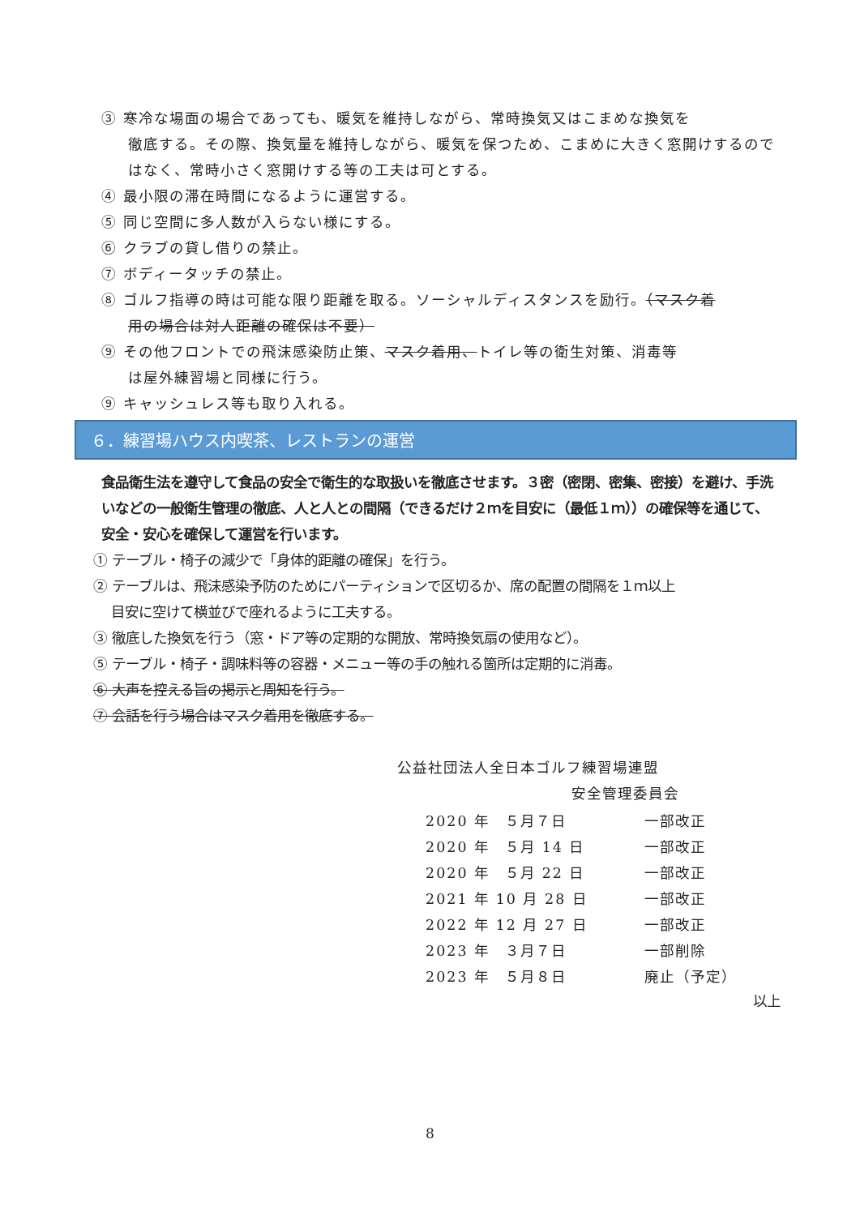③ 寒冷な場面の場合であっても、暖気を維持しながら、常時換気又はこまめな換気を
徹底する。その際、換気量を維持しながら、暖気を保つため、こまめに大きく窓開けするのではなく、常時小さく窓開けする等の工夫は可とする。
④ 最小限の滞在時間になるように運営する。
⑤ 同じ空間に多人数が入らない様にする。
⑥ クラブの貸し借りの禁止。
⑦ ボディータッチの禁止。
⑧ ゴルフ指導の時は可能な限り距離を取る。ソーシャルディスタンスを励行。（マスク着
用の場合は対人距離の確保は不要）
⑨ その他フロントでの飛沫感染防止策、マスク着用、トイレ等の衛生対策、消毒等
は屋外練習場と同様に行う。
⑨ キャッシュレス等も取り入れる。
６．練習場ハウス内喫茶、レストランの運営
食品衛生法を遵守して食品の安全で衛生的な取扱いを徹底させます。３密（密閉、密集、密接）を避け、手洗いなどの一般衛生管理の徹底、人と人との間隔（できるだけ２ｍを目安に（最低１ｍ））の確保等を通じて、安全・安心を確保して運営を行います。
① テーブル・椅子の減少で「身体的距離の確保」を行う。
② テーブルは、飛沫感染予防のためにパーティションで区切るか、席の配置の間隔を１ｍ以上
目安に空けて横並びで座れるように工夫する。
③ 徹底した換気を行う（窓・ドア等の定期的な開放、常時換気扇の使用など）。
⑤ テーブル・椅子・調味料等の容器・メニュー等の手の触れる箇所は定期的に消毒。
⑥ 大声を控える旨の掲示と周知を行う。
⑦ 会話を行う場合はマスク着用を徹底する。
公益社団法人全日本ゴルフ練習場連盟
安全管理委員会
| 2020 年 ５月７日 | 一部改正 |
| 2020 年 ５月 14 日 | 一部改正 |
| 2020 年 ５月 22 日 | 一部改正 |
| 2021 年 10 月 28 日 | 一部改正 |
| 2022 年 12 月 27 日 | 一部改正 |
| 2023 年 ３月７日 | 一部削除 |
| 2023 年 ５月８日 | 廃止（予定） |
以上
8